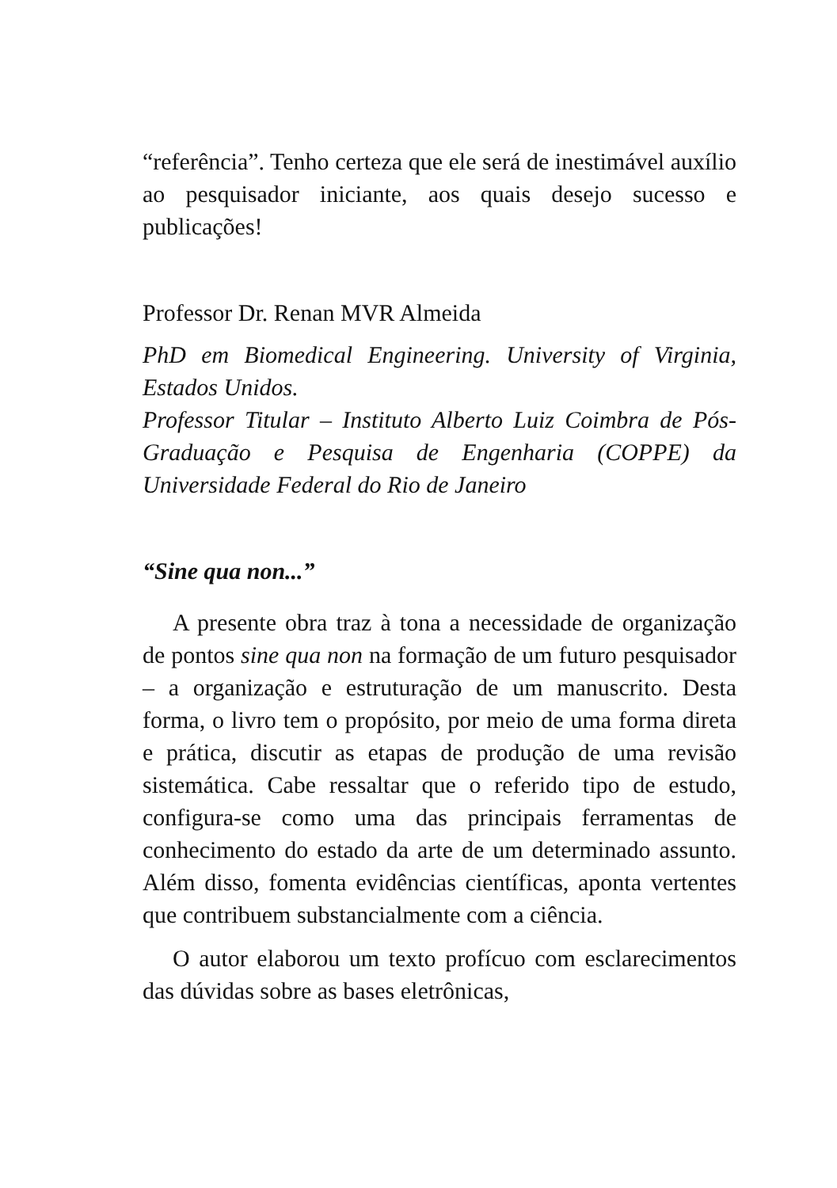“referência”. Tenho certeza que ele será de inestimável auxílio ao pesquisador iniciante, aos quais desejo sucesso e publicações!
Professor Dr. Renan MVR Almeida
PhD em Biomedical Engineering. University of Virginia, Estados Unidos.
Professor Titular – Instituto Alberto Luiz Coimbra de Pós-Graduação e Pesquisa de Engenharia (COPPE) da Universidade Federal do Rio de Janeiro
“Sine qua non...”
A presente obra traz à tona a necessidade de organização de pontos sine qua non na formação de um futuro pesquisador – a organização e estruturação de um manuscrito. Desta forma, o livro tem o propósito, por meio de uma forma direta e prática, discutir as etapas de produção de uma revisão sistemática. Cabe ressaltar que o referido tipo de estudo, configura-se como uma das principais ferramentas de conhecimento do estado da arte de um determinado assunto. Além disso, fomenta evidências científicas, aponta vertentes que contribuem substancialmente com a ciência.
O autor elaborou um texto profícuo com esclarecimentos das dúvidas sobre as bases eletrônicas,